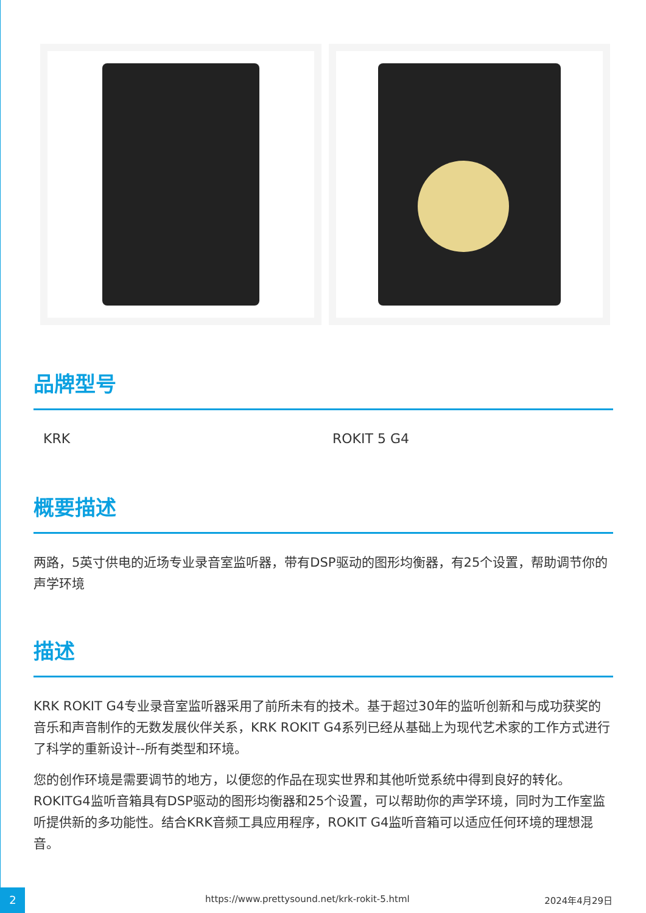品牌型号
| KRK | ROKIT 5 G4 |
概要描述
两路，5英寸供电的近场专业录音室监听器，带有DSP驱动的图形均衡器，有25个设置，帮助调节你的声学环境
描述
KRK ROKIT G4专业录音室监听器采用了前所未有的技术。基于超过30年的监听创新和与成功获奖的音乐和声音制作的无数发展伙伴关系，KRK ROKIT G4系列已经从基础上为现代艺术家的工作方式进行了科学的重新设计--所有类型和环境。
您的创作环境是需要调节的地方，以便您的作品在现实世界和其他听觉系统中得到良好的转化。ROKITG4监听音箱具有DSP驱动的图形均衡器和25个设置，可以帮助你的声学环境，同时为工作室监听提供新的多功能性。结合KRK音频工具应用程序，ROKIT G4监听音箱可以适应任何环境的理想混音。
2 https://www.prettysound.net/krk-rokit-5.html 2024年4月29日